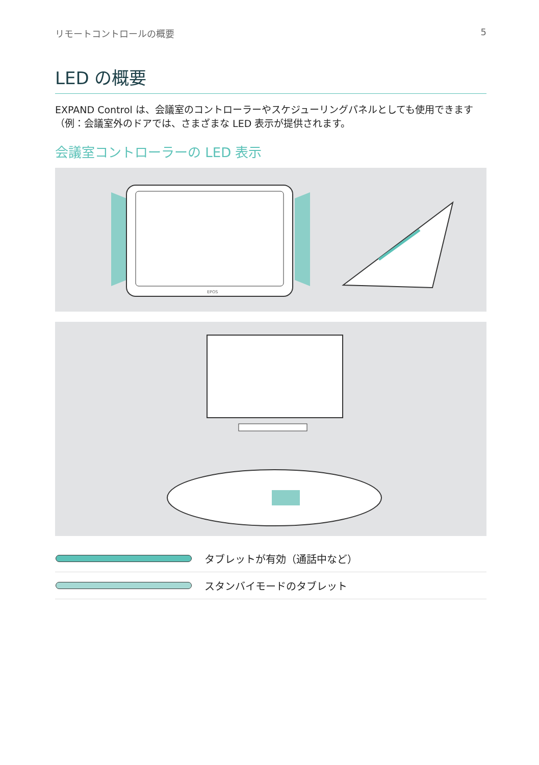リモートコントロールの概要 5
LED の概要
EXPAND Control は、会議室のコントローラーやスケジューリングパネルとしても使用できます（例：会議室外のドアでは、さまざまな LED 表示が提供されます。
会議室コントローラーの LED 表示
EPOS
| | タブレットが有効（通話中など） |
| | スタンバイモードのタブレット |